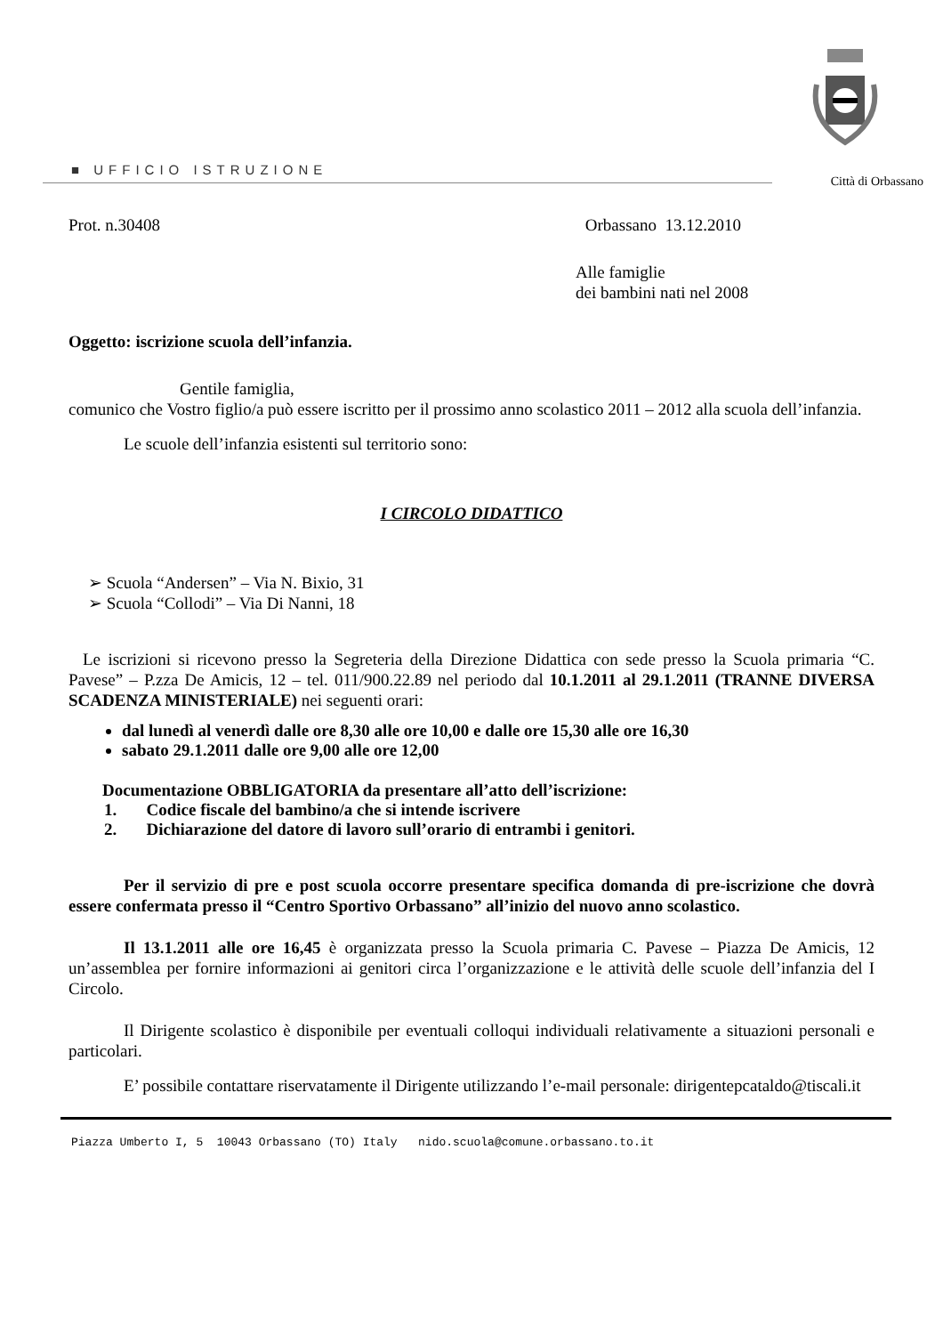■ UFFICIO ISTRUZIONE
Città di Orbassano
Prot. n.30408 Orbassano 13.12.2010
Alle famiglie
dei bambini nati nel 2008
Oggetto: iscrizione scuola dell’infanzia.
Gentile famiglia,
comunico che Vostro figlio/a può essere iscritto per il prossimo anno scolastico 2011 – 2012 alla scuola dell’infanzia.
Le scuole dell’infanzia esistenti sul territorio sono:
I CIRCOLO DIDATTICO
➢ Scuola “Andersen” – Via N. Bixio, 31
➢ Scuola “Collodi” – Via Di Nanni, 18
Le iscrizioni si ricevono presso la Segreteria della Direzione Didattica con sede presso la Scuola primaria “C. Pavese” – P.zza De Amicis, 12 – tel. 011/900.22.89 nel periodo dal 10.1.2011 al 29.1.2011 (TRANNE DIVERSA SCADENZA MINISTERIALE) nei seguenti orari:
dal lunedì al venerdì dalle ore 8,30 alle ore 10,00 e dalle ore 15,30 alle ore 16,30
sabato 29.1.2011 dalle ore 9,00 alle ore 12,00
Documentazione OBBLIGATORIA da presentare all’atto dell’iscrizione:
1. Codice fiscale del bambino/a che si intende iscrivere
2. Dichiarazione del datore di lavoro sull’orario di entrambi i genitori.
Per il servizio di pre e post scuola occorre presentare specifica domanda di pre-iscrizione che dovrà essere confermata presso il “Centro Sportivo Orbassano” all’inizio del nuovo anno scolastico.
Il 13.1.2011 alle ore 16,45 è organizzata presso la Scuola primaria C. Pavese – Piazza De Amicis, 12 un’assemblea per fornire informazioni ai genitori circa l’organizzazione e le attività delle scuole dell’infanzia del I Circolo.
Il Dirigente scolastico è disponibile per eventuali colloqui individuali relativamente a situazioni personali e particolari.
E’ possibile contattare riservatamente il Dirigente utilizzando l’e-mail personale: dirigentepcataldo@tiscali.it
Piazza Umberto I, 5 10043 Orbassano (TO) Italy nido.scuola@comune.orbassano.to.it